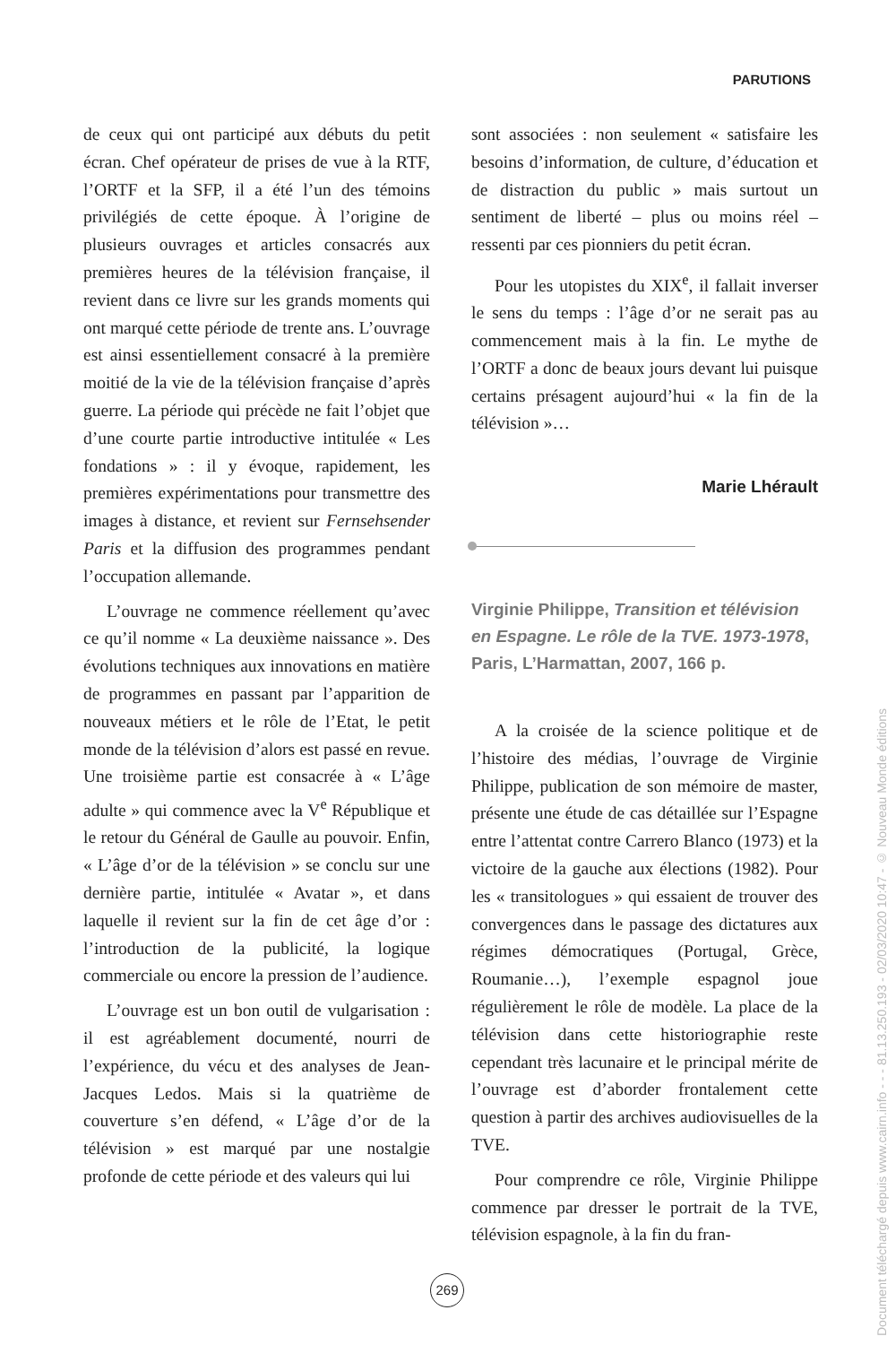PARUTIONS
de ceux qui ont participé aux débuts du petit écran. Chef opérateur de prises de vue à la RTF, l’ORTF et la SFP, il a été l’un des témoins privilégiés de cette époque. À l’origine de plusieurs ouvrages et articles consacrés aux premières heures de la télévision française, il revient dans ce livre sur les grands moments qui ont marqué cette période de trente ans. L’ouvrage est ainsi essentiellement consacré à la première moitié de la vie de la télévision française d’après guerre. La période qui précède ne fait l’objet que d’une courte partie introductive intitulée « Les fondations » : il y évoque, rapidement, les premières expérimentations pour transmettre des images à distance, et revient sur Fernsehsender Paris et la diffusion des programmes pendant l’occupation allemande.
L’ouvrage ne commence réellement qu’avec ce qu’il nomme « La deuxième naissance ». Des évolutions techniques aux innovations en matière de programmes en passant par l’apparition de nouveaux métiers et le rôle de l’Etat, le petit monde de la télévision d’alors est passé en revue. Une troisième partie est consacrée à « L’âge adulte » qui commence avec la V<sup>e</sup> République et le retour du Général de Gaulle au pouvoir. Enfin, « L’âge d’or de la télévision » se conclu sur une dernière partie, intitulée « Avatar », et dans laquelle il revient sur la fin de cet âge d’or : l’introduction de la publicité, la logique commerciale ou encore la pression de l’audience.
L’ouvrage est un bon outil de vulgarisation : il est agréablement documenté, nourri de l’expérience, du vécu et des analyses de Jean-Jacques Ledos. Mais si la quatrième de couverture s’en défend, « L’âge d’or de la télévision » est marqué par une nostalgie profonde de cette période et des valeurs qui lui
sont associées : non seulement « satisfaire les besoins d’information, de culture, d’éducation et de distraction du public » mais surtout un sentiment de liberté – plus ou moins réel – ressenti par ces pionniers du petit écran.
Pour les utopistes du XIX<sup>e</sup>, il fallait inverser le sens du temps : l’âge d’or ne serait pas au commencement mais à la fin. Le mythe de l’ORTF a donc de beaux jours devant lui puisque certains présagent aujourd’hui « la fin de la télévision »…
Marie Lhérault
Virginie Philippe, Transition et télévision en Espagne. Le rôle de la TVE. 1973-1978, Paris, L’Harmattan, 2007, 166 p.
A la croisée de la science politique et de l’histoire des médias, l’ouvrage de Virginie Philippe, publication de son mémoire de master, présente une étude de cas détaillée sur l’Espagne entre l’attentat contre Carrero Blanco (1973) et la victoire de la gauche aux élections (1982). Pour les « transitologues » qui essaient de trouver des convergences dans le passage des dictatures aux régimes démocratiques (Portugal, Grèce, Roumanie…), l’exemple espagnol joue régulièrement le rôle de modèle. La place de la télévision dans cette historiographie reste cependant très lacunaire et le principal mérite de l’ouvrage est d’aborder frontalement cette question à partir des archives audiovisuelles de la TVE.
Pour comprendre ce rôle, Virginie Philippe commence par dresser le portrait de la TVE, télévision espagnole, à la fin du fran-
269
Document téléchargé depuis www.cairn.info - - - 81.13.250.193 - 02/03/2020 10:47 - © Nouveau Monde éditions